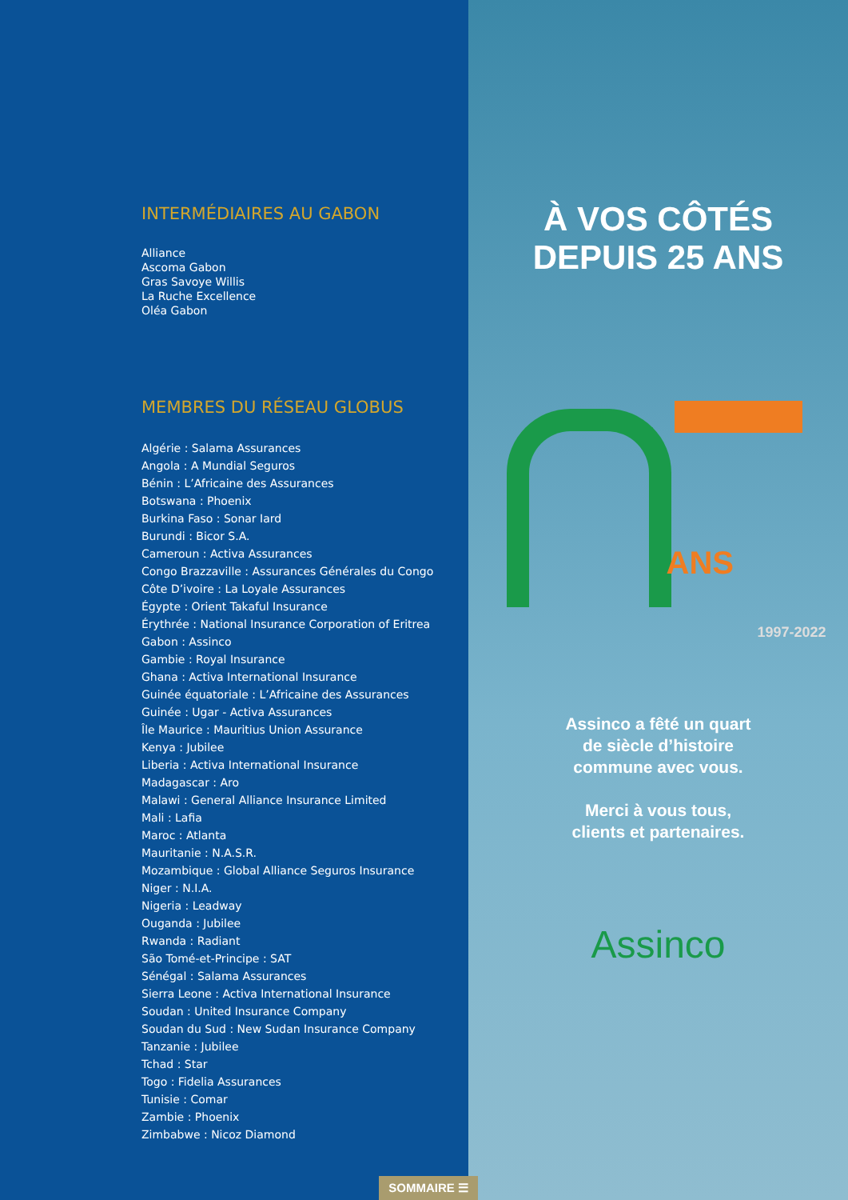INTERMÉDIAIRES AU GABON
Alliance
Ascoma Gabon
Gras Savoye Willis
La Ruche Excellence
Oléa Gabon
MEMBRES DU RÉSEAU GLOBUS
Algérie : Salama Assurances
Angola : A Mundial Seguros
Bénin : L’Africaine des Assurances
Botswana : Phoenix
Burkina Faso : Sonar Iard
Burundi : Bicor S.A.
Cameroun : Activa Assurances
Congo Brazzaville : Assurances Générales du Congo
Côte D’ivoire : La Loyale Assurances
Égypte : Orient Takaful Insurance
Érythrée : National Insurance Corporation of Eritrea
Gabon : Assinco
Gambie : Royal Insurance
Ghana : Activa International Insurance
Guinée équatoriale : L’Africaine des Assurances
Guinée : Ugar - Activa Assurances
Île Maurice : Mauritius Union Assurance
Kenya : Jubilee
Liberia : Activa International Insurance
Madagascar : Aro
Malawi : General Alliance Insurance Limited
Mali : Lafia
Maroc : Atlanta
Mauritanie : N.A.S.R.
Mozambique : Global Alliance Seguros Insurance
Niger : N.I.A.
Nigeria : Leadway
Ouganda : Jubilee
Rwanda : Radiant
São Tomé-et-Principe : SAT
Sénégal : Salama Assurances
Sierra Leone : Activa International Insurance
Soudan : United Insurance Company
Soudan du Sud : New Sudan Insurance Company
Tanzanie : Jubilee
Tchad : Star
Togo : Fidelia Assurances
Tunisie : Comar
Zambie : Phoenix
Zimbabwe : Nicoz Diamond
SOMMAIRE ☰
À VOS CÔTÉS
DEPUIS 25 ANS
ANS
1997-2022
Assinco a fêté un quart
de siècle d’histoire
commune avec vous.
Merci à vous tous,
clients et partenaires.
Assinco